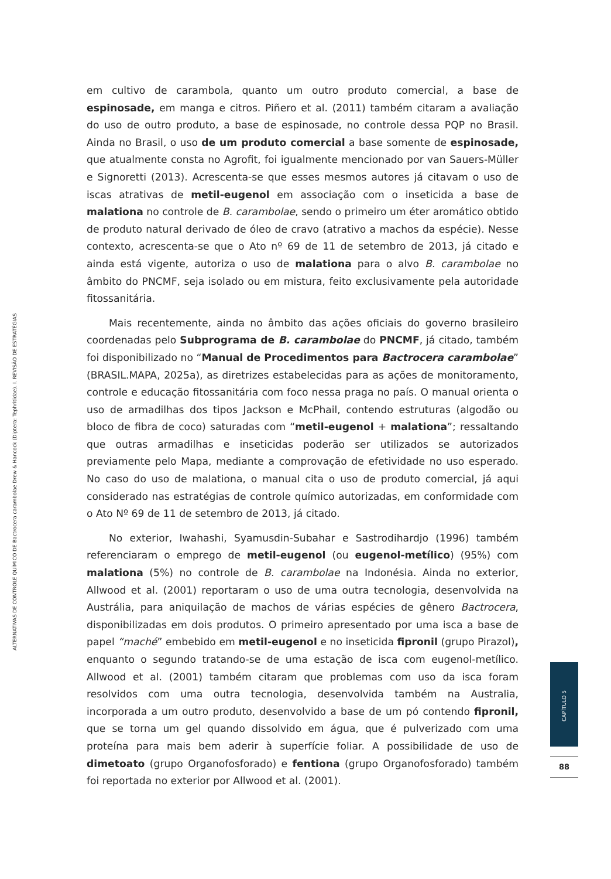em cultivo de carambola, quanto um outro produto comercial, a base de espinosade, em manga e citros. Piñero et al. (2011) também citaram a avaliação do uso de outro produto, a base de espinosade, no controle dessa PQP no Brasil. Ainda no Brasil, o uso de um produto comercial a base somente de espinosade, que atualmente consta no Agrofit, foi igualmente mencionado por van Sauers-Müller e Signoretti (2013). Acrescenta-se que esses mesmos autores já citavam o uso de iscas atrativas de metil-eugenol em associação com o inseticida a base de malationa no controle de B. carambolae, sendo o primeiro um éter aromático obtido de produto natural derivado de óleo de cravo (atrativo a machos da espécie). Nesse contexto, acrescenta-se que o Ato nº 69 de 11 de setembro de 2013, já citado e ainda está vigente, autoriza o uso de malationa para o alvo B. carambolae no âmbito do PNCMF, seja isolado ou em mistura, feito exclusivamente pela autoridade fitossanitária.
Mais recentemente, ainda no âmbito das ações oficiais do governo brasileiro coordenadas pelo Subprograma de B. carambolae do PNCMF, já citado, também foi disponibilizado no “Manual de Procedimentos para Bactrocera carambolae” (BRASIL.MAPA, 2025a), as diretrizes estabelecidas para as ações de monitoramento, controle e educação fitossanitária com foco nessa praga no país. O manual orienta o uso de armadilhas dos tipos Jackson e McPhail, contendo estruturas (algodão ou bloco de fibra de coco) saturadas com “metil-eugenol + malationa”; ressaltando que outras armadilhas e inseticidas poderão ser utilizados se autorizados previamente pelo Mapa, mediante a comprovação de efetividade no uso esperado. No caso do uso de malationa, o manual cita o uso de produto comercial, já aqui considerado nas estratégias de controle químico autorizadas, em conformidade com o Ato Nº 69 de 11 de setembro de 2013, já citado.
No exterior, Iwahashi, Syamusdin-Subahar e Sastrodihardjo (1996) também referenciaram o emprego de metil-eugenol (ou eugenol-metílico) (95%) com malationa (5%) no controle de B. carambolae na Indonésia. Ainda no exterior, Allwood et al. (2001) reportaram o uso de uma outra tecnologia, desenvolvida na Austrália, para aniquilação de machos de várias espécies de gênero Bactrocera, disponibilizadas em dois produtos. O primeiro apresentado por uma isca a base de papel “maché” embebido em metil-eugenol e no inseticida fipronil (grupo Pirazol), enquanto o segundo tratando-se de uma estação de isca com eugenol-metílico. Allwood et al. (2001) também citaram que problemas com uso da isca foram resolvidos com uma outra tecnologia, desenvolvida também na Australia, incorporada a um outro produto, desenvolvido a base de um pó contendo fipronil, que se torna um gel quando dissolvido em água, que é pulverizado com uma proteína para mais bem aderir à superfície foliar. A possibilidade de uso de dimetoato (grupo Organofosforado) e fentiona (grupo Organofosforado) também foi reportada no exterior por Allwood et al. (2001).
ALTERNATIVAS DE CONTROLE QUÍMICO DE Bactrocera carambolae Drew & Hancock (Diptera: Tephritidae). I. REVISÃO DE ESTRATÉGIAS
CAPÍTULO 5
88